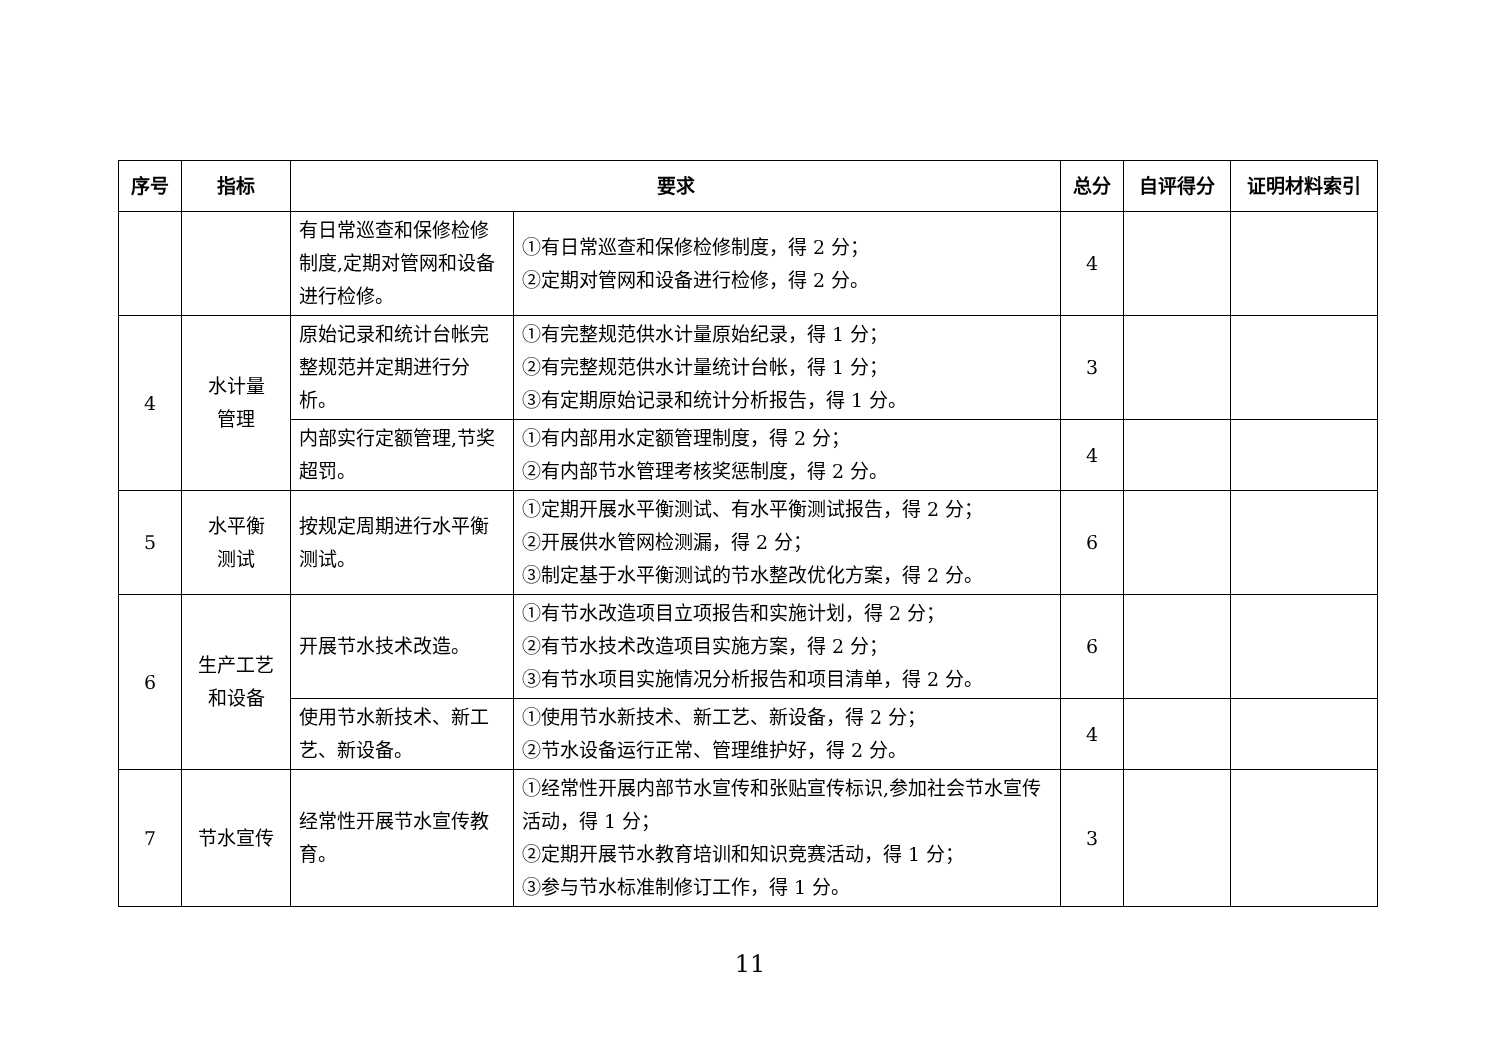| 序号 | 指标 | 要求 | | 总分 | 自评得分 | 证明材料索引 |
| --- | --- | --- | --- | --- | --- | --- |
| | | 有日常巡查和保修检修制度,定期对管网和设备进行检修。 | ①有日常巡查和保修检修制度，得 2 分； ②定期对管网和设备进行检修，得 2 分。 | 4 | | |
| 4 | 水计量 管理 | 原始记录和统计台帐完整规范并定期进行分析。 | ①有完整规范供水计量原始纪录，得 1 分； ②有完整规范供水计量统计台帐，得 1 分； ③有定期原始记录和统计分析报告，得 1 分。 | 3 | | |
| | | 内部实行定额管理,节奖超罚。 | ①有内部用水定额管理制度，得 2 分； ②有内部节水管理考核奖惩制度，得 2 分。 | 4 | | |
| 5 | 水平衡 测试 | 按规定周期进行水平衡测试。 | ①定期开展水平衡测试、有水平衡测试报告，得 2 分； ②开展供水管网检测漏，得 2 分； ③制定基于水平衡测试的节水整改优化方案，得 2 分。 | 6 | | |
| 6 | 生产工艺 和设备 | 开展节水技术改造。 | ①有节水改造项目立项报告和实施计划，得 2 分； ②有节水技术改造项目实施方案，得 2 分； ③有节水项目实施情况分析报告和项目清单，得 2 分。 | 6 | | |
| | | 使用节水新技术、新工艺、新设备。 | ①使用节水新技术、新工艺、新设备，得 2 分； ②节水设备运行正常、管理维护好，得 2 分。 | 4 | | |
| 7 | 节水宣传 | 经常性开展节水宣传教育。 | ①经常性开展内部节水宣传和张贴宣传标识,参加社会节水宣传活动，得 1 分； ②定期开展节水教育培训和知识竞赛活动，得 1 分； ③参与节水标准制修订工作，得 1 分。 | 3 | | |
11